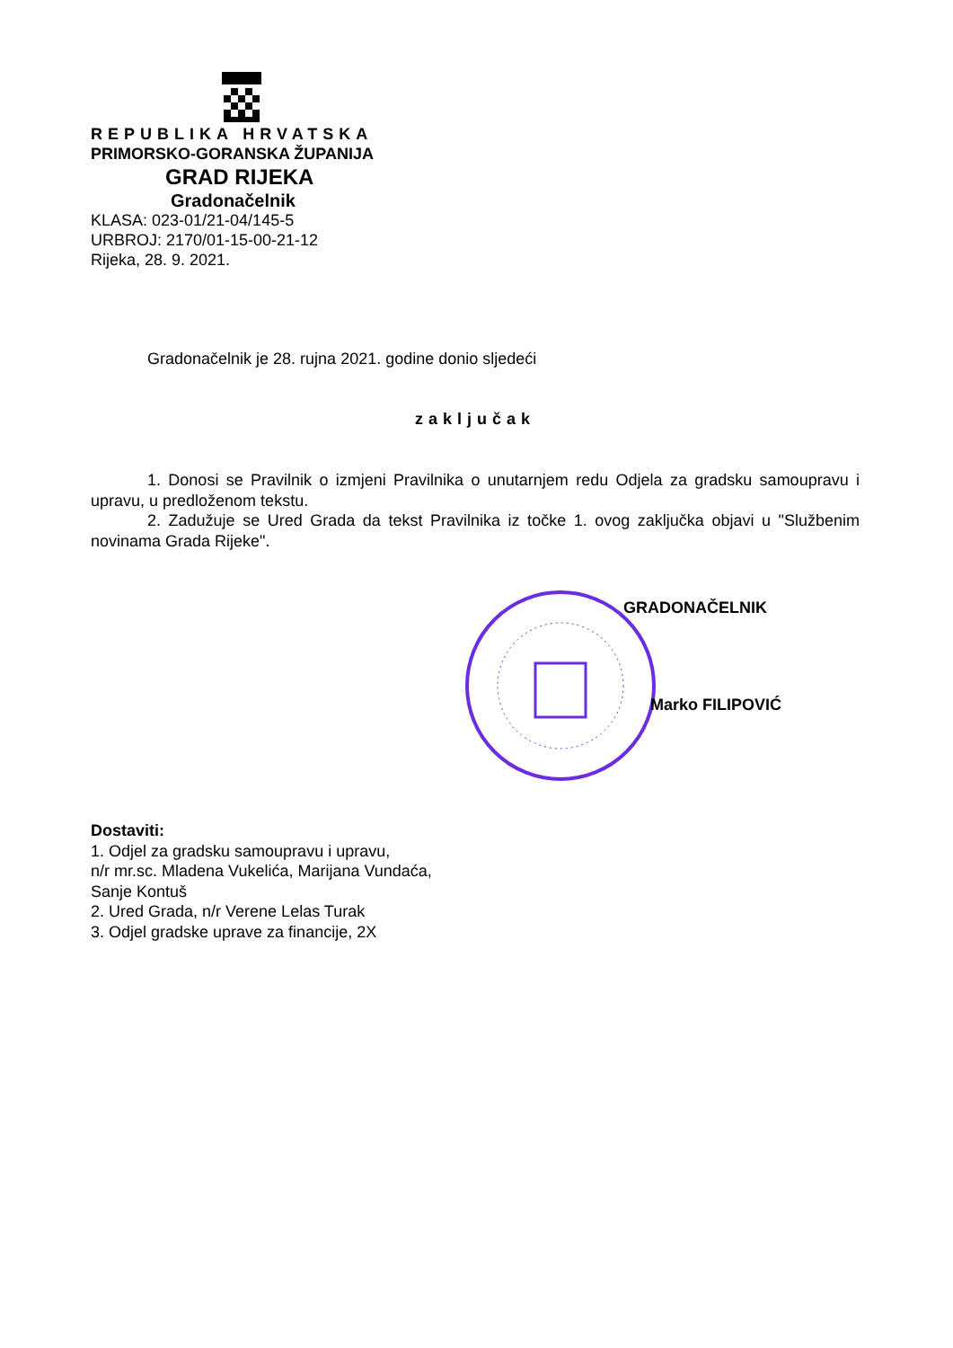REPUBLIKA HRVATSKA
PRIMORSKO-GORANSKA ŽUPANIJA
GRAD RIJEKA
Gradonačelnik
KLASA: 023-01/21-04/145-5
URBROJ: 2170/01-15-00-21-12
Rijeka, 28. 9. 2021.
Gradonačelnik je 28. rujna 2021. godine donio sljedeći
zaključak
1. Donosi se Pravilnik o izmjeni Pravilnika o unutarnjem redu Odjela za gradsku samoupravu i upravu, u predloženom tekstu.
2. Zadužuje se Ured Grada da tekst Pravilnika iz točke 1. ovog zaključka objavi u "Službenim novinama Grada Rijeke".
GRADONAČELNIK
Marko FILIPOVIĆ
Dostaviti:
1. Odjel za gradsku samoupravu i upravu,
n/r mr.sc. Mladena Vukelića, Marijana Vundaća,
Sanje Kontuš
2. Ured Grada, n/r Verene Lelas Turak
3. Odjel gradske uprave za financije, 2X